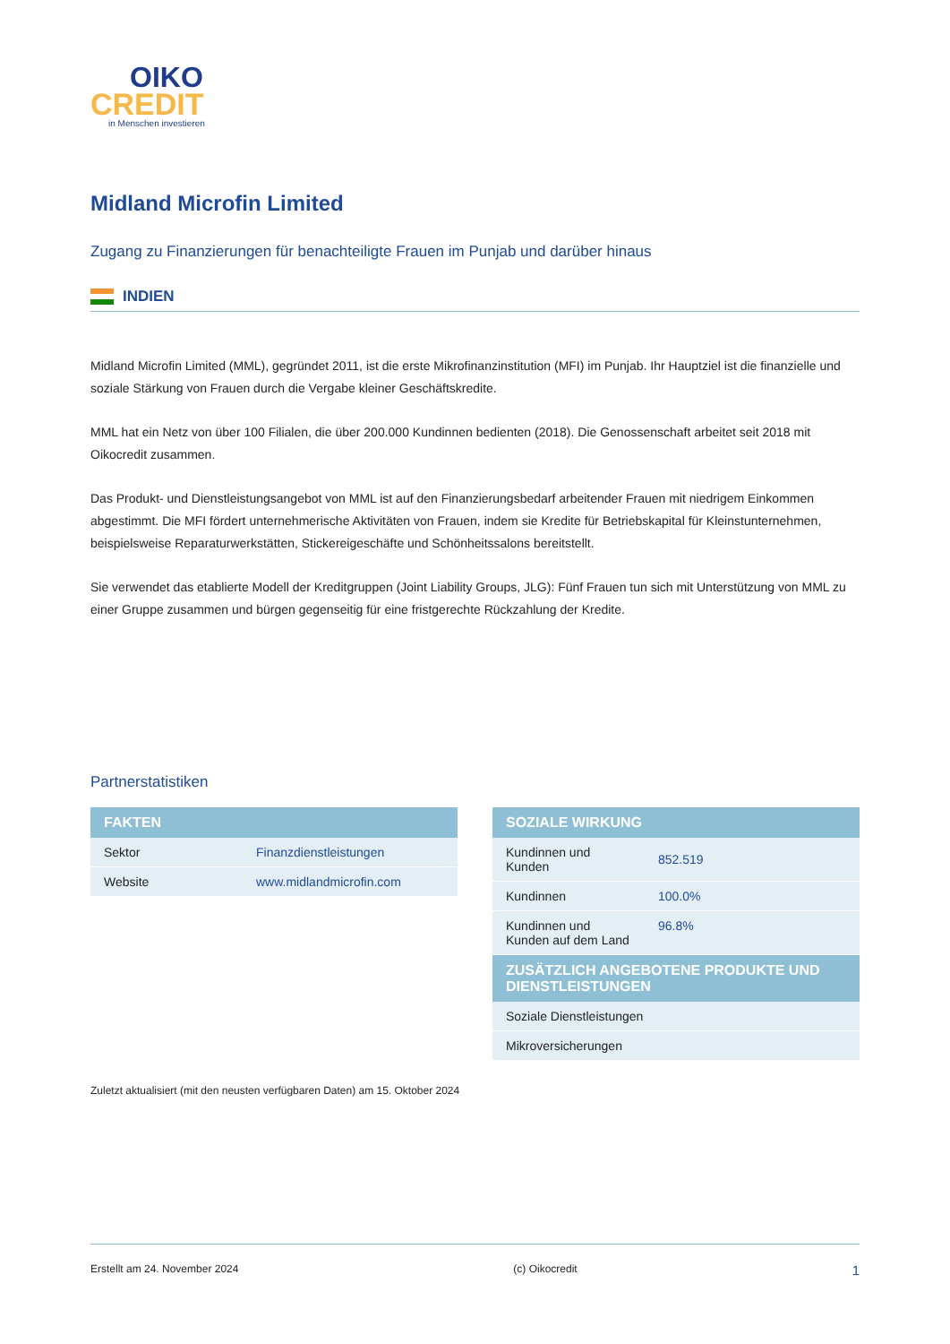OIKO
CREDIT
in Menschen investieren
Midland Microfin Limited
Zugang zu Finanzierungen für benachteiligte Frauen im Punjab und darüber hinaus
INDIEN
Midland Microfin Limited (MML), gegründet 2011, ist die erste Mikrofinanzinstitution (MFI) im Punjab. Ihr Hauptziel ist die finanzielle und soziale Stärkung von Frauen durch die Vergabe kleiner Geschäftskredite.
MML hat ein Netz von über 100 Filialen, die über 200.000 Kundinnen bedienten (2018). Die Genossenschaft arbeitet seit 2018 mit Oikocredit zusammen.
Das Produkt- und Dienstleistungsangebot von MML ist auf den Finanzierungsbedarf arbeitender Frauen mit niedrigem Einkommen abgestimmt. Die MFI fördert unternehmerische Aktivitäten von Frauen, indem sie Kredite für Betriebskapital für Kleinstunternehmen, beispielsweise Reparaturwerkstätten, Stickereigeschäfte und Schönheitssalons bereitstellt.
Sie verwendet das etablierte Modell der Kreditgruppen (Joint Liability Groups, JLG): Fünf Frauen tun sich mit Unterstützung von MML zu einer Gruppe zusammen und bürgen gegenseitig für eine fristgerechte Rückzahlung der Kredite.
Partnerstatistiken
| FAKTEN | |
| --- | --- |
| Sektor | Finanzdienstleistungen |
| Website | www.midlandmicrofin.com |
| SOZIALE WIRKUNG | |
| --- | --- |
| Kundinnen und Kunden | 852.519 |
| Kundinnen | 100.0% |
| Kundinnen und Kunden auf dem Land | 96.8% |
| ZUSÄTZLICH ANGEBOTENE PRODUKTE UND DIENSTLEISTUNGEN | |
| Soziale Dienstleistungen | |
| Mikroversicherungen | |
Zuletzt aktualisiert (mit den neusten verfügbaren Daten) am 15. Oktober 2024
Erstellt am 24. November 2024 (c) Oikocredit 1